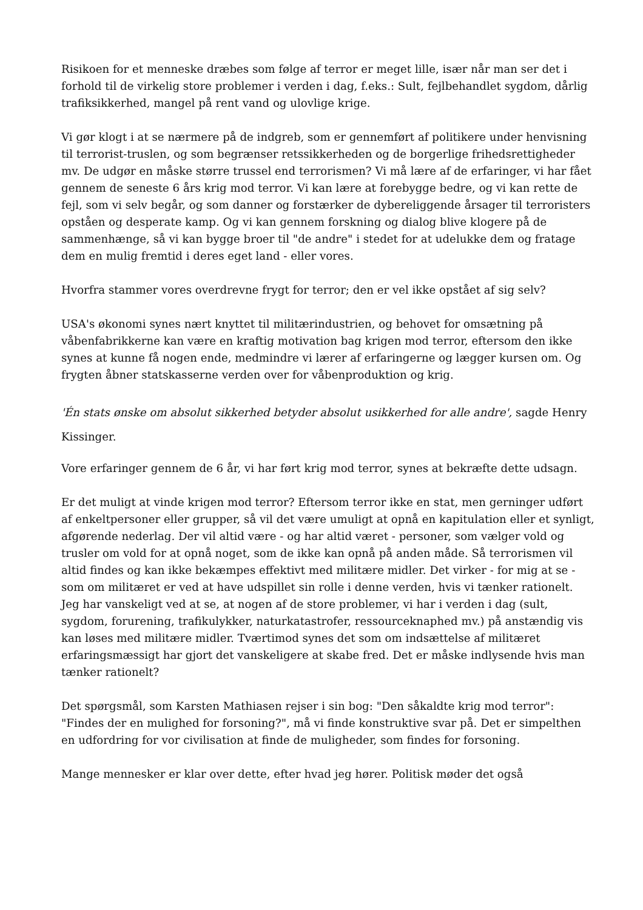Risikoen for et menneske dræbes som følge af terror er meget lille, især når man ser det i forhold til de virkelig store problemer i verden i dag, f.eks.: Sult, fejlbehandlet sygdom, dårlig trafiksikkerhed, mangel på rent vand og ulovlige krige.
Vi gør klogt i at se nærmere på de indgreb, som er gennemført af politikere under henvisning til terrorist-truslen, og som begrænser retssikkerheden og de borgerlige frihedsrettigheder mv. De udgør en måske større trussel end terrorismen? Vi må lære af de erfaringer, vi har fået gennem de seneste 6 års krig mod terror. Vi kan lære at forebygge bedre, og vi kan rette de fejl, som vi selv begår, og som danner og forstærker de dybereliggende årsager til terroristers opståen og desperate kamp. Og vi kan gennem forskning og dialog blive klogere på de sammenhænge, så vi kan bygge broer til "de andre" i stedet for at udelukke dem og fratage dem en mulig fremtid i deres eget land - eller vores.
Hvorfra stammer vores overdrevne frygt for terror; den er vel ikke opstået af sig selv?
USA's økonomi synes nært knyttet til militærindustrien, og behovet for omsætning på våbenfabrikkerne kan være en kraftig motivation bag krigen mod terror, eftersom den ikke synes at kunne få nogen ende, medmindre vi lærer af erfaringerne og lægger kursen om. Og frygten åbner statskasserne verden over for våbenproduktion og krig.
'Én stats ønske om absolut sikkerhed betyder absolut usikkerhed for alle andre', sagde Henry Kissinger.
Vore erfaringer gennem de 6 år, vi har ført krig mod terror, synes at bekræfte dette udsagn.
Er det muligt at vinde krigen mod terror? Eftersom terror ikke en stat, men gerninger udført af enkeltpersoner eller grupper, så vil det være umuligt at opnå en kapitulation eller et synligt, afgørende nederlag. Der vil altid være - og har altid været - personer, som vælger vold og trusler om vold for at opnå noget, som de ikke kan opnå på anden måde. Så terrorismen vil altid findes og kan ikke bekæmpes effektivt med militære midler. Det virker - for mig at se - som om militæret er ved at have udspillet sin rolle i denne verden, hvis vi tænker rationelt. Jeg har vanskeligt ved at se, at nogen af de store problemer, vi har i verden i dag (sult, sygdom, forurening, trafikulykker, naturkatastrofer, ressourceknaphed mv.) på anstændig vis kan løses med militære midler. Tværtimod synes det som om indsættelse af militæret erfaringsmæssigt har gjort det vanskeligere at skabe fred. Det er måske indlysende hvis man tænker rationelt?
Det spørgsmål, som Karsten Mathiasen rejser i sin bog: "Den såkaldte krig mod terror": "Findes der en mulighed for forsoning?", må vi finde konstruktive svar på. Det er simpelthen en udfordring for vor civilisation at finde de muligheder, som findes for forsoning.
Mange mennesker er klar over dette, efter hvad jeg hører. Politisk møder det også